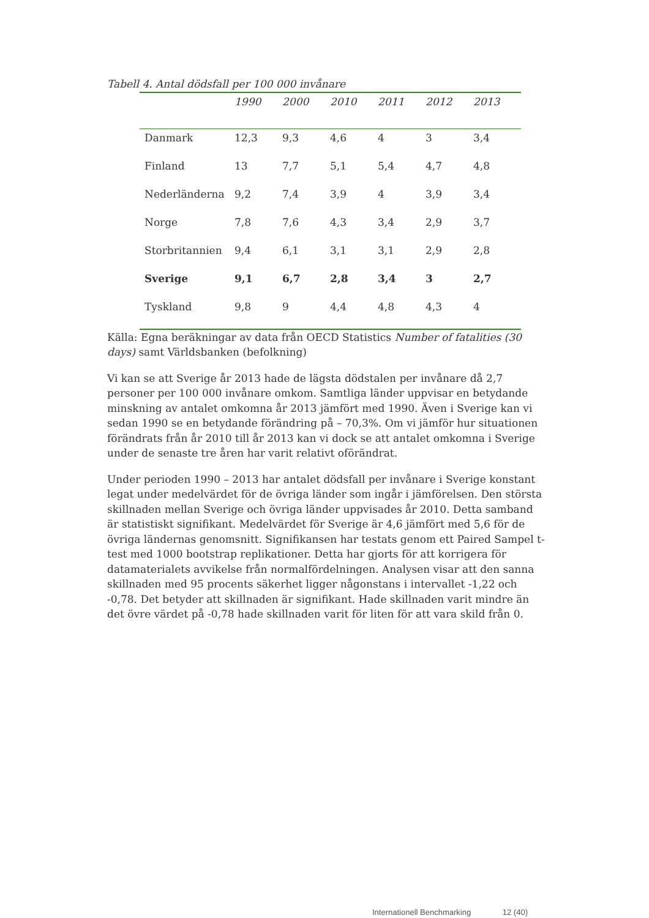Tabell 4. Antal dödsfall per 100 000 invånare
| | 1990 | 2000 | 2010 | 2011 | 2012 | 2013 |
| --- | --- | --- | --- | --- | --- | --- |
| Danmark | 12,3 | 9,3 | 4,6 | 4 | 3 | 3,4 |
| Finland | 13 | 7,7 | 5,1 | 5,4 | 4,7 | 4,8 |
| Nederländerna | 9,2 | 7,4 | 3,9 | 4 | 3,9 | 3,4 |
| Norge | 7,8 | 7,6 | 4,3 | 3,4 | 2,9 | 3,7 |
| Storbritannien | 9,4 | 6,1 | 3,1 | 3,1 | 2,9 | 2,8 |
| Sverige | 9,1 | 6,7 | 2,8 | 3,4 | 3 | 2,7 |
| Tyskland | 9,8 | 9 | 4,4 | 4,8 | 4,3 | 4 |
Källa: Egna beräkningar av data från OECD Statistics Number of fatalities (30 days) samt Världsbanken (befolkning)
Vi kan se att Sverige år 2013 hade de lägsta dödstalen per invånare då 2,7 personer per 100 000 invånare omkom. Samtliga länder uppvisar en betydande minskning av antalet omkomna år 2013 jämfört med 1990. Även i Sverige kan vi sedan 1990 se en betydande förändring på – 70,3%. Om vi jämför hur situationen förändrats från år 2010 till år 2013 kan vi dock se att antalet omkomna i Sverige under de senaste tre åren har varit relativt oförändrat.
Under perioden 1990 – 2013 har antalet dödsfall per invånare i Sverige konstant legat under medelvärdet för de övriga länder som ingår i jämförelsen. Den största skillnaden mellan Sverige och övriga länder uppvisades år 2010. Detta samband är statistiskt signifikant. Medelvärdet för Sverige är 4,6 jämfört med 5,6 för de övriga ländernas genomsnitt. Signifikansen har testats genom ett Paired Sampel t-test med 1000 bootstrap replikationer. Detta har gjorts för att korrigera för datamaterialets avvikelse från normalfördelningen. Analysen visar att den sanna skillnaden med 95 procents säkerhet ligger någonstans i intervallet -1,22 och -0,78. Det betyder att skillnaden är signifikant. Hade skillnaden varit mindre än det övre värdet på -0,78 hade skillnaden varit för liten för att vara skild från 0.
Internationell Benchmarking 12 (40)